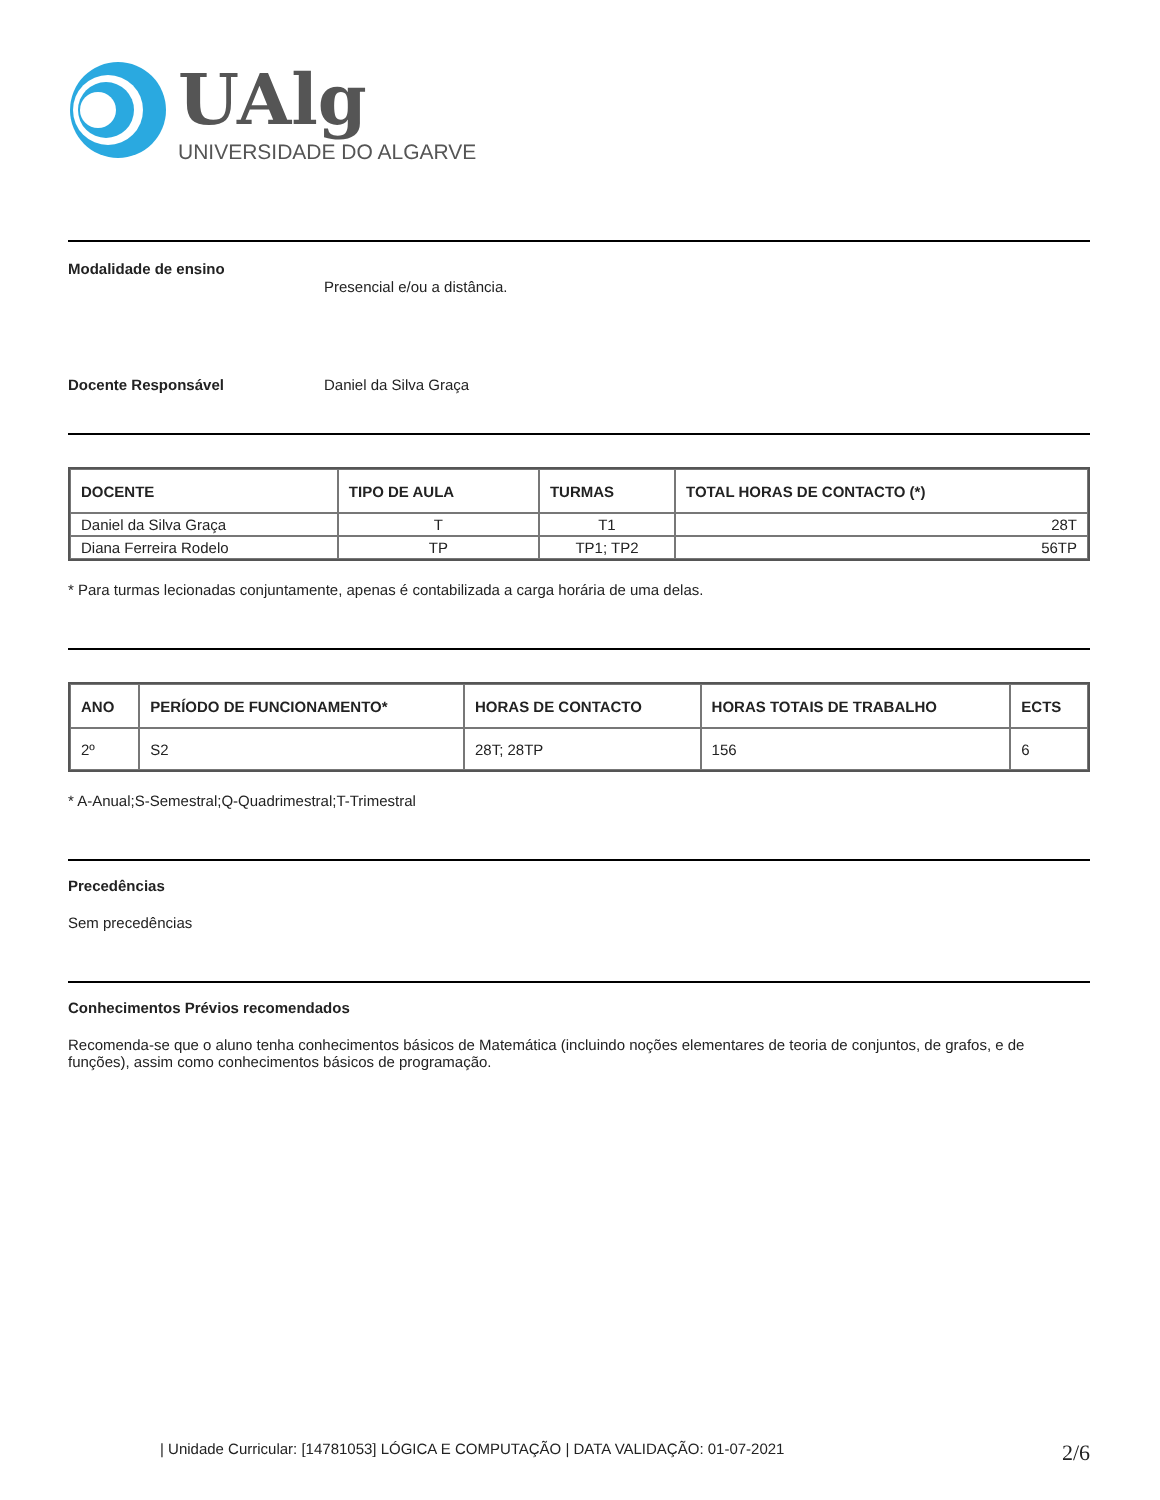UAlg
UNIVERSIDADE DO ALGARVE
Modalidade de ensino
Presencial e/ou a distância.
Docente Responsável Daniel da Silva Graça
| DOCENTE | TIPO DE AULA | TURMAS | TOTAL HORAS DE CONTACTO (*) |
| --- | --- | --- | --- |
| Daniel da Silva Graça | T | T1 | 28T |
| Diana Ferreira Rodelo | TP | TP1; TP2 | 56TP |
* Para turmas lecionadas conjuntamente, apenas é contabilizada a carga horária de uma delas.
| ANO | PERÍODO DE FUNCIONAMENTO* | HORAS DE CONTACTO | HORAS TOTAIS DE TRABALHO | ECTS |
| --- | --- | --- | --- | --- |
| 2º | S2 | 28T; 28TP | 156 | 6 |
* A-Anual;S-Semestral;Q-Quadrimestral;T-Trimestral
Precedências
Sem precedências
Conhecimentos Prévios recomendados
Recomenda-se que o aluno tenha conhecimentos básicos de Matemática (incluindo noções elementares de teoria de conjuntos, de grafos, e de funções), assim como conhecimentos básicos de programação.
| Unidade Curricular: [14781053] LÓGICA E COMPUTAÇÃO | DATA VALIDAÇÃO: 01-07-2021 2/6